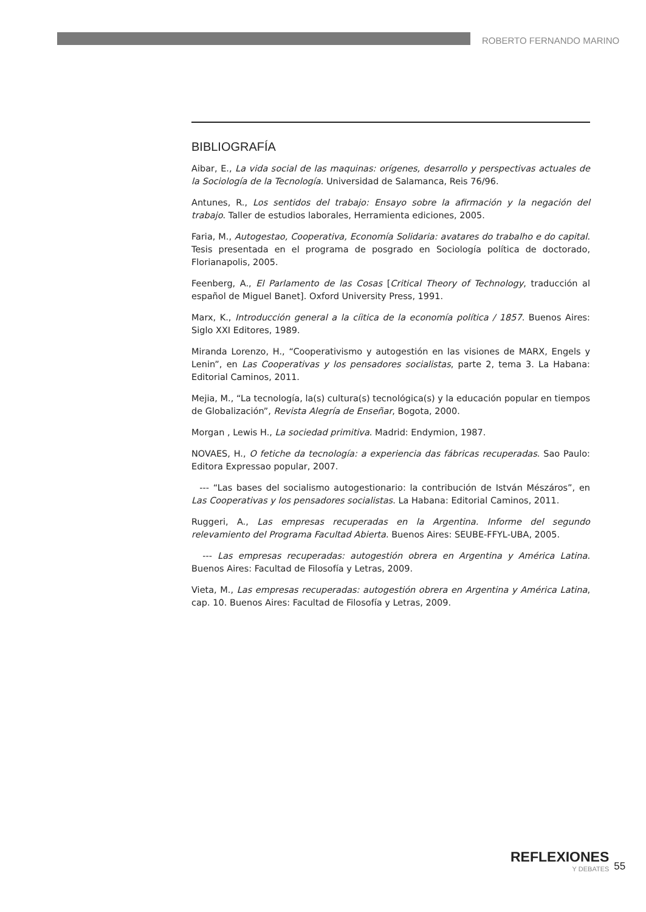ROBERTO FERNANDO MARINO
BIBLIOGRAFÍA
Aibar, E., La vida social de las maquinas: orígenes, desarrollo y perspectivas actuales de la Sociología de la Tecnología. Universidad de Salamanca, Reis 76/96.
Antunes, R., Los sentidos del trabajo: Ensayo sobre la afirmación y la negación del trabajo. Taller de estudios laborales, Herramienta ediciones, 2005.
Faria, M., Autogestao, Cooperativa, Economía Solidaria: avatares do trabalho e do capital. Tesis presentada en el programa de posgrado en Sociología política de doctorado, Florianapolis, 2005.
Feenberg, A., El Parlamento de las Cosas [Critical Theory of Technology, traducción al español de Miguel Banet]. Oxford University Press, 1991.
Marx, K., Introducción general a la cíitica de la economía política / 1857. Buenos Aires: Siglo XXI Editores, 1989.
Miranda Lorenzo, H., “Cooperativismo y autogestión en las visiones de MARX, Engels y Lenin”, en Las Cooperativas y los pensadores socialistas, parte 2, tema 3. La Habana: Editorial Caminos, 2011.
Mejia, M., “La tecnología, la(s) cultura(s) tecnológica(s) y la educación popular en tiempos de Globalización”, Revista Alegría de Enseñar, Bogota, 2000.
Morgan , Lewis H., La sociedad primitiva. Madrid: Endymion, 1987.
NOVAES, H., O fetiche da tecnología: a experiencia das fábricas recuperadas. Sao Paulo: Editora Expressao popular, 2007.
--- “Las bases del socialismo autogestionario: la contribución de István Mészáros”, en Las Cooperativas y los pensadores socialistas. La Habana: Editorial Caminos, 2011.
Ruggeri, A., Las empresas recuperadas en la Argentina. Informe del segundo relevamiento del Programa Facultad Abierta. Buenos Aires: SEUBE-FFYL-UBA, 2005.
--- Las empresas recuperadas: autogestión obrera en Argentina y América Latina. Buenos Aires: Facultad de Filosofía y Letras, 2009.
Vieta, M., Las empresas recuperadas: autogestión obrera en Argentina y América Latina, cap. 10. Buenos Aires: Facultad de Filosofía y Letras, 2009.
REFLEXIONES
Y DEBATES
55